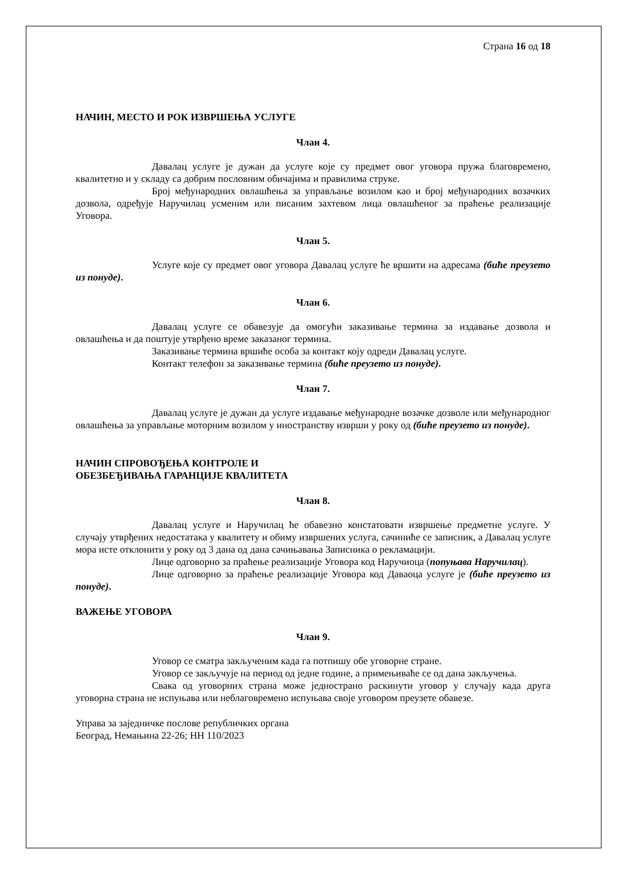Страна 16 од 18
НАЧИН, МЕСТО И РОК ИЗВРШЕЊА УСЛУГЕ
Члан 4.
Давалац услуге је дужан да услуге које су предмет овог уговора пружа благовремено, квалитетно и у складу са добрим пословним обичајима и правилима струке.
Број међународних овлашћења за управљање возилом као и број међународних возачких дозвола, одређује Наручилац усменим или писаним захтевом лица овлашћеног за праћење реализације Уговора.
Члан 5.
Услуге које су предмет овог уговора Давалац услуге ће вршити на адресама (биће преузето из понуде).
Члан 6.
Давалац услуге се обавезује да омогући заказивање термина за издавање дозвола и овлашћења и да поштује утврђено време заказаног термина.
Заказивање термина вршиће особа за контакт коју одреди Давалац услуге.
Контакт телефон за заказивање термина (биће преузето из понуде).
Члан 7.
Давалац услуге је дужан да услуге издавање међународне возачке дозволе или међународног овлашћења за управљање моторним возилом у иностранству изврши у року од (биће преузето из понуде).
НАЧИН СПРОВОЂЕЊА КОНТРОЛЕ И
ОБЕЗБЕЂИВАЊА ГАРАНЦИЈЕ КВАЛИТЕТА
Члан 8.
Давалац услуге и Наручилац ће обавезно констатовати извршење предметне услуге. У случају утврђених недостатака у квалитету и обиму извршених услуга, сачиниће се записник, а Давалац услуге мора исте отклонити у року од 3 дана од дана сачињавања Записника о рекламацији.
Лице одговорно за праћење реализације Уговора код Наручиоца (попуњава Наручилац).
Лице одговорно за праћење реализације Уговора код Даваоца услуге је (биће преузето из понуде).
ВАЖЕЊЕ УГОВОРА
Члан 9.
Уговор се сматра закљученим када га потпишу обе уговорне стране.
Уговор се закључује на период од једне године, а примењиваће се од дана закључења.
Свака од уговорних страна може једнострано раскинути уговор у случају када друга уговорна страна не испуњава или неблаговремено испуњава своје уговором преузете обавезе.
Управа за заједничке послове републичких органа
Београд, Немањина 22-26; НН 110/2023